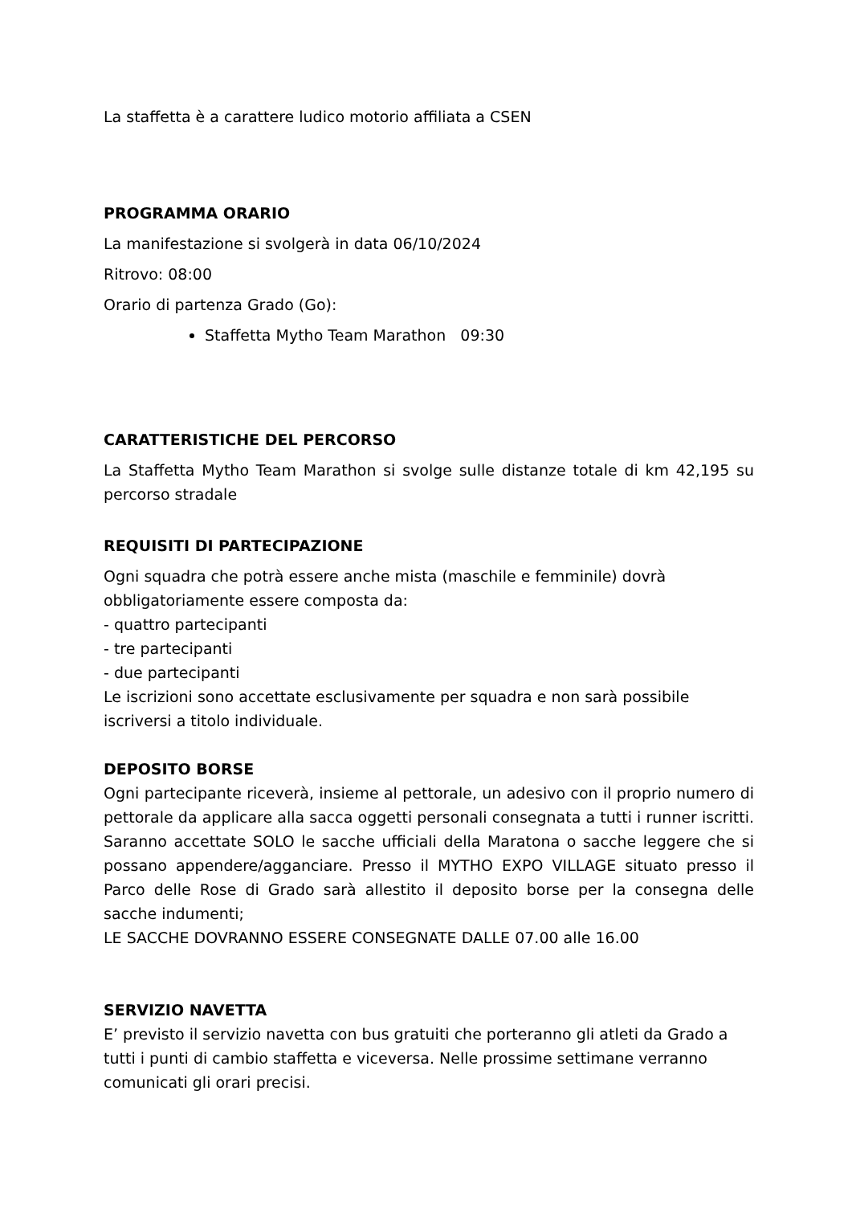La staffetta è a carattere ludico motorio affiliata a CSEN
PROGRAMMA ORARIO
La manifestazione si svolgerà in data 06/10/2024
Ritrovo: 08:00
Orario di partenza Grado (Go):
Staffetta Mytho Team Marathon 09:30
CARATTERISTICHE DEL PERCORSO
La Staffetta Mytho Team Marathon si svolge sulle distanze totale di km 42,195 su percorso stradale
REQUISITI DI PARTECIPAZIONE
Ogni squadra che potrà essere anche mista (maschile e femminile) dovrà obbligatoriamente essere composta da:
- quattro partecipanti
- tre partecipanti
- due partecipanti
Le iscrizioni sono accettate esclusivamente per squadra e non sarà possibile iscriversi a titolo individuale.
DEPOSITO BORSE
Ogni partecipante riceverà, insieme al pettorale, un adesivo con il proprio numero di pettorale da applicare alla sacca oggetti personali consegnata a tutti i runner iscritti. Saranno accettate SOLO le sacche ufficiali della Maratona o sacche leggere che si possano appendere/agganciare. Presso il MYTHO EXPO VILLAGE situato presso il Parco delle Rose di Grado sarà allestito il deposito borse per la consegna delle sacche indumenti;
LE SACCHE DOVRANNO ESSERE CONSEGNATE DALLE 07.00 alle 16.00
SERVIZIO NAVETTA
E’ previsto il servizio navetta con bus gratuiti che porteranno gli atleti da Grado a tutti i punti di cambio staffetta e viceversa. Nelle prossime settimane verranno comunicati gli orari precisi.